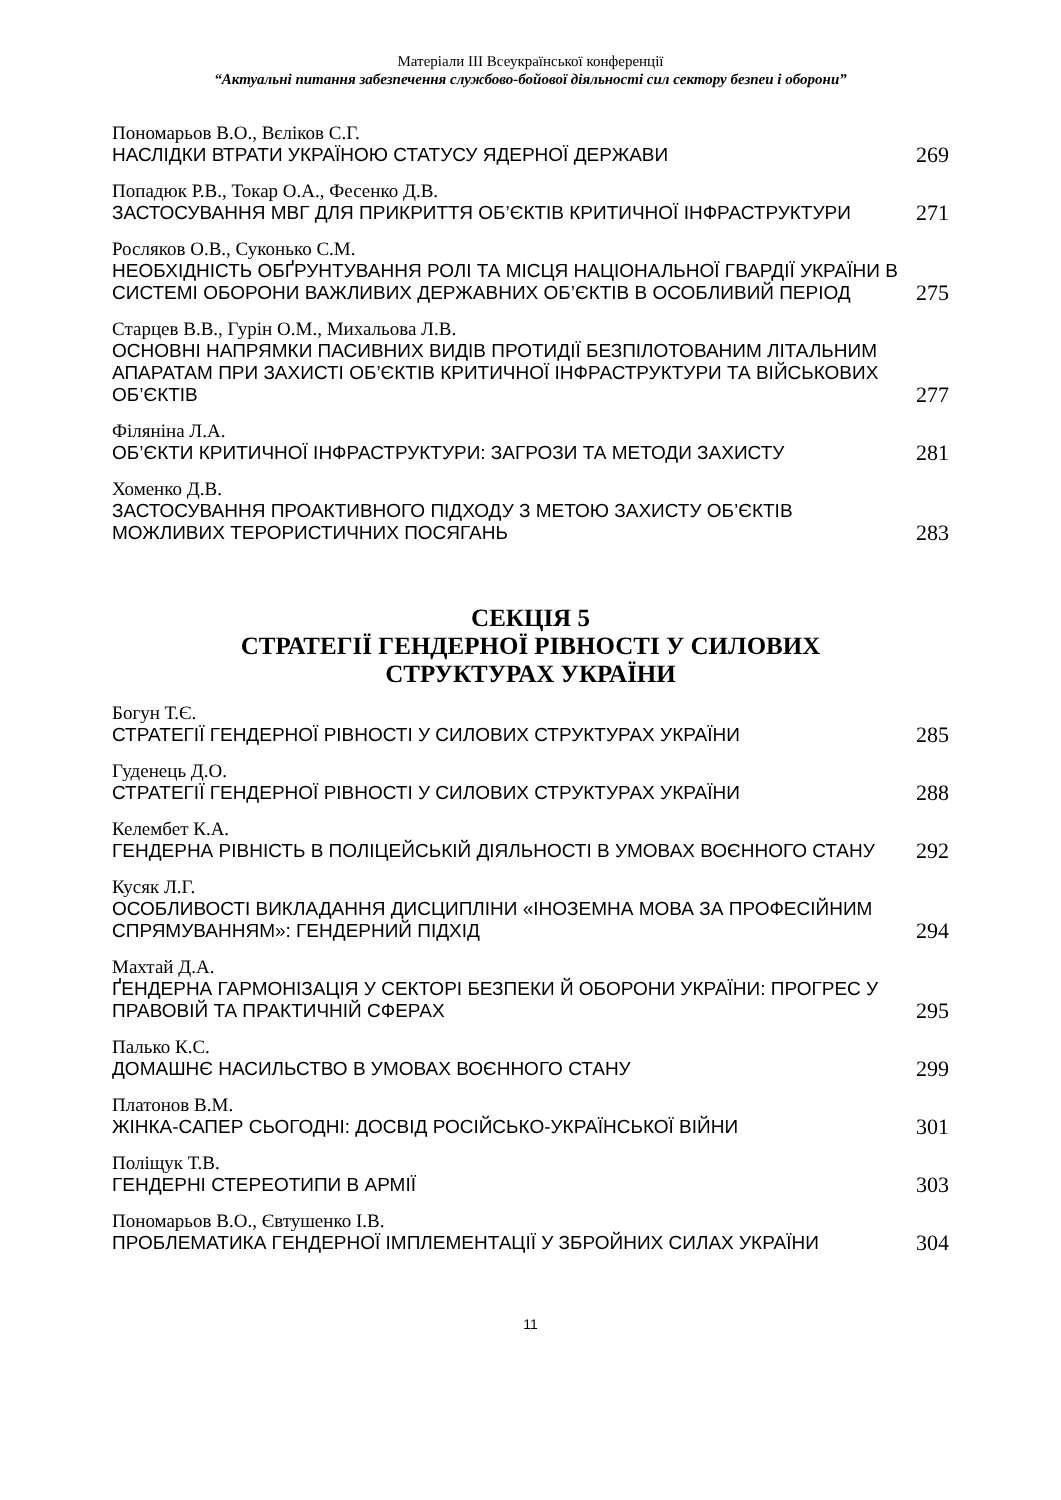Матеріали ІІІ Всеукраїнської конференції
“Актуальні питання забезпечення службово-бойової діяльності сил сектору безпеи і оборони”
Пономарьов В.О., Вєліков С.Г.
НАСЛІДКИ ВТРАТИ УКРАЇНОЮ СТАТУСУ ЯДЕРНОЇ ДЕРЖАВИ
269
Попадюк Р.В., Токар О.А., Фесенко Д.В.
ЗАСТОСУВАННЯ МВГ ДЛЯ ПРИКРИТТЯ ОБ’ЄКТІВ КРИТИЧНОЇ ІНФРАСТРУКТУРИ
271
Росляков О.В., Суконько С.М.
НЕОБХІДНІСТЬ ОБҐРУНТУВАННЯ РОЛІ ТА МІСЦЯ НАЦІОНАЛЬНОЇ ГВАРДІЇ УКРАЇНИ В СИСТЕМІ ОБОРОНИ ВАЖЛИВИХ ДЕРЖАВНИХ ОБ’ЄКТІВ В ОСОБЛИВИЙ ПЕРІОД
275
Старцев В.В., Гурін О.М., Михальова Л.В.
ОСНОВНІ НАПРЯМКИ ПАСИВНИХ ВИДІВ ПРОТИДІЇ БЕЗПІЛОТОВАНИМ ЛІТАЛЬНИМ АПАРАТАМ ПРИ ЗАХИСТІ ОБ’ЄКТІВ КРИТИЧНОЇ ІНФРАСТРУКТУРИ ТА ВІЙСЬКОВИХ ОБ’ЄКТІВ
277
Філяніна Л.А.
ОБ’ЄКТИ КРИТИЧНОЇ ІНФРАСТРУКТУРИ: ЗАГРОЗИ ТА МЕТОДИ ЗАХИСТУ
281
Хоменко Д.В.
ЗАСТОСУВАННЯ ПРОАКТИВНОГО ПІДХОДУ З МЕТОЮ ЗАХИСТУ ОБ’ЄКТІВ МОЖЛИВИХ ТЕРОРИСТИЧНИХ ПОСЯГАНЬ
283
СЕКЦІЯ 5
СТРАТЕГІЇ ГЕНДЕРНОЇ РІВНОСТІ У СИЛОВИХ
СТРУКТУРАХ УКРАЇНИ
Богун Т.Є.
СТРАТЕГІЇ ГЕНДЕРНОЇ РІВНОСТІ У СИЛОВИХ СТРУКТУРАХ УКРАЇНИ
285
Гуденець Д.О.
СТРАТЕГІЇ ГЕНДЕРНОЇ РІВНОСТІ У СИЛОВИХ СТРУКТУРАХ УКРАЇНИ
288
Келембет К.А.
ГЕНДЕРНА РІВНІСТЬ В ПОЛІЦЕЙСЬКІЙ ДІЯЛЬНОСТІ В УМОВАХ ВОЄННОГО СТАНУ
292
Кусяк Л.Г.
ОСОБЛИВОСТІ ВИКЛАДАННЯ ДИСЦИПЛІНИ «ІНОЗЕМНА МОВА ЗА ПРОФЕСІЙНИМ СПРЯМУВАННЯМ»: ГЕНДЕРНИЙ ПІДХІД
294
Махтай Д.А.
ҐЕНДЕРНА ГАРМОНІЗАЦІЯ У СЕКТОРІ БЕЗПЕКИ Й ОБОРОНИ УКРАЇНИ: ПРОГРЕС У ПРАВОВІЙ ТА ПРАКТИЧНІЙ СФЕРАХ
295
Палько К.С.
ДОМАШНЄ НАСИЛЬСТВО В УМОВАХ ВОЄННОГО СТАНУ
299
Платонов В.М.
ЖІНКА-САПЕР СЬОГОДНІ: ДОСВІД РОСІЙСЬКО-УКРАЇНСЬКОЇ ВІЙНИ
301
Поліщук Т.В.
ГЕНДЕРНІ СТЕРЕОТИПИ В АРМІЇ
303
Пономарьов В.О., Євтушенко І.В.
ПРОБЛЕМАТИКА ГЕНДЕРНОЇ ІМПЛЕМЕНТАЦІЇ У ЗБРОЙНИХ СИЛАХ УКРАЇНИ
304
11